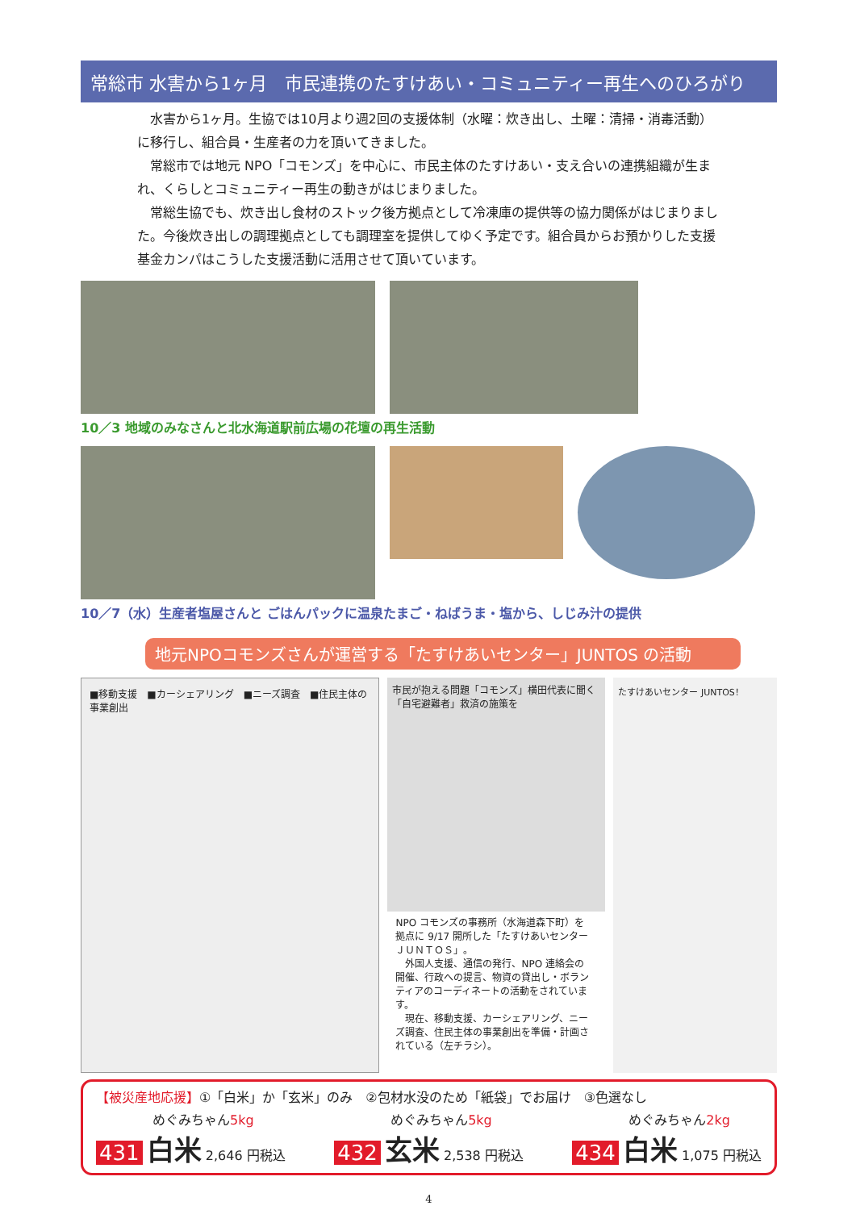常総市 水害から1ヶ月　市民連携のたすけあい・コミュニティー再生へのひろがり
　水害から1ヶ月。生協では10月より週2回の支援体制（水曜：炊き出し、土曜：清掃・消毒活動）に移行し、組合員・生産者の力を頂いてきました。
　常総市では地元 NPO「コモンズ」を中心に、市民主体のたすけあい・支え合いの連携組織が生まれ、くらしとコミュニティー再生の動きがはじまりました。
　常総生協でも、炊き出し食材のストック後方拠点として冷凍庫の提供等の協力関係がはじまりました。今後炊き出しの調理拠点としても調理室を提供してゆく予定です。組合員からお預かりした支援基金カンパはこうした支援活動に活用させて頂いています。
10／3 地域のみなさんと北水海道駅前広場の花壇の再生活動
10／7（水）生産者塩屋さんと ごはんパックに温泉たまご・ねばうま・塩から、しじみ汁の提供
地元NPOコモンズさんが運営する「たすけあいセンター」JUNTOS の活動
■移動支援　■カーシェアリング　■ニーズ調査　■住民主体の事業創出
市民が抱える問題「コモンズ」横田代表に聞く 「自宅避難者」救済の施策を
NPO コモンズの事務所（水海道森下町）を拠点に 9/17 開所した「たすけあいセンター ＪＵＮＴＯＳ」。
　外国人支援、通信の発行、NPO 連絡会の開催、行政への提言、物資の貸出し・ボランティアのコーディネートの活動をされています。
　現在、移動支援、カーシェアリング、ニーズ調査、住民主体の事業創出を準備・計画されている（左チラシ）。
たすけあいセンター JUNTOS！
【被災産地応援】①「白米」か「玄米」のみ　②包材水没のため「紙袋」でお届け　③色選なし
めぐみちゃん5kg
431 白米 2,646 円税込
めぐみちゃん5kg
432 玄米 2,538 円税込
めぐみちゃん2kg
434 白米 1,075 円税込
4